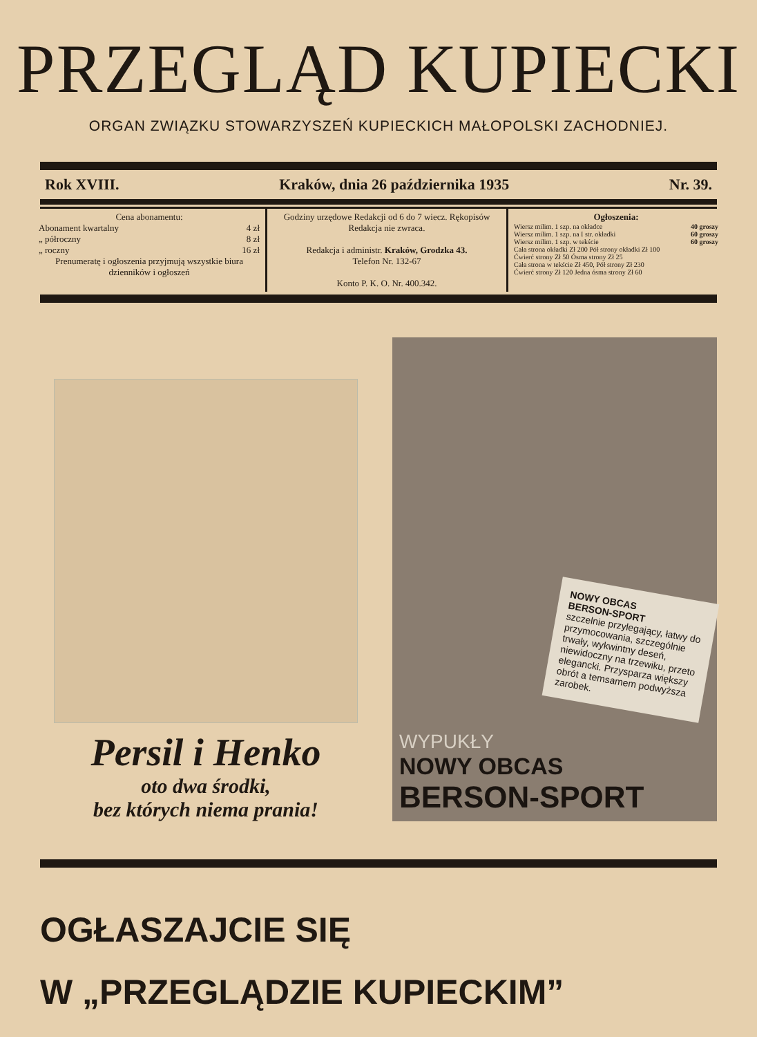PRZEGLĄD KUPIECKI
ORGAN ZWIĄZKU STOWARZYSZEŃ KUPIECKICH MAŁOPOLSKI ZACHODNIEJ.
Rok XVIII. Kraków, dnia 26 października 1935 Nr. 39.
| Cena abonamentu: Abonament kwartalny 4 zł „ półroczny 8 zł „ roczny 16 zł Prenumeratę i ogłoszenia przyjmują wszystkie biura dzienników i ogłoszeń | Godziny urzędowe Redakcji od 6 do 7 wiecz. Rękopisów Redakcja nie zwraca. Redakcja i administr. Kraków, Grodzka 43. Telefon Nr. 132-67 Konto P. K. O. Nr. 400.342. | Ogłoszenia: Wiersz milim. 1 szp. na okładce 40 groszy Wiersz milim. 1 szp. na I str. okładki 60 groszy Wiersz milim. 1 szp. w tekście 60 groszy Cała strona okładki Zł 200 Pół strony okładki Zł 100 Ćwierć strony Zł 50 Ósma strony Zł 25 Cała strona w tekście Zł 450, Pół strony Zł 230 Ćwierć strony Zł 120 Jedna ósma strony Zł 60 |
Persil i Henko
oto dwa środki,
bez których niema prania!
NOWY OBCAS
BERSON-SPORT
szczelnie przylegający, łatwy do przymocowania, szczególnie trwały, wykwintny deseń, niewidoczny na trzewiku, przeto elegancki. Przysparza większy obrót a temsamem podwyższa zarobek.
WYPUKŁY
NOWY OBCAS
BERSON-SPORT
OGŁASZAJCIE SIĘ
W „PRZEGLĄDZIE KUPIECKIM”